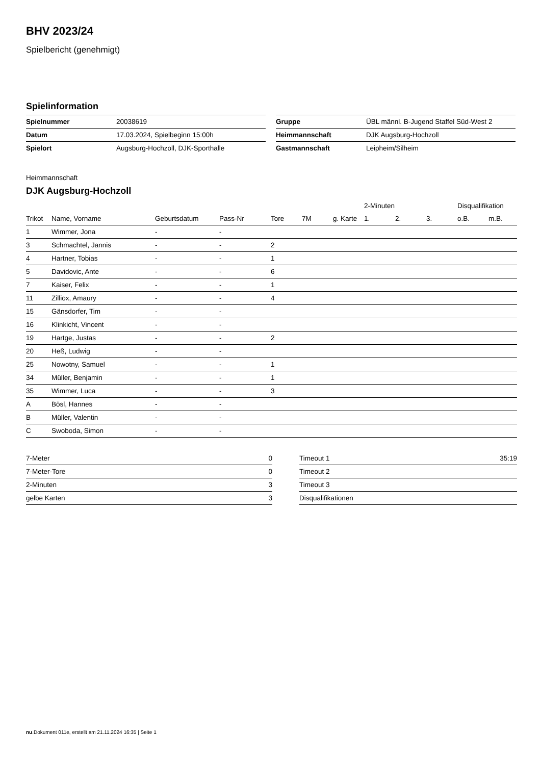BHV 2023/24
Spielbericht (genehmigt)
Spielinformation
| Spielnummer | 20038619 |
| Datum | 17.03.2024, Spielbeginn 15:00h |
| Spielort | Augsburg-Hochzoll, DJK-Sporthalle |
| Gruppe | ÜBL männl. B-Jugend Staffel Süd-West 2 |
| Heimmannschaft | DJK Augsburg-Hochzoll |
| Gastmannschaft | Leipheim/Silheim |
Heimmannschaft
DJK Augsburg-Hochzoll
| | | | | | | | 2-Minuten | | | Disqualifikation | |
| --- | --- | --- | --- | --- | --- | --- | --- | --- | --- | --- | --- |
| Trikot | Name, Vorname | Geburtsdatum | Pass-Nr | Tore | 7M | g. Karte | 1. | 2. | 3. | o.B. | m.B. |
| 1 | Wimmer, Jona | - | - | | | | | | | | |
| 3 | Schmachtel, Jannis | - | - | 2 | | | | | | | |
| 4 | Hartner, Tobias | - | - | 1 | | | | | | | |
| 5 | Davidovic, Ante | - | - | 6 | | | | | | | |
| 7 | Kaiser, Felix | - | - | 1 | | | | | | | |
| 11 | Zilliox, Amaury | - | - | 4 | | | | | | | |
| 15 | Gänsdorfer, Tim | - | - | | | | | | | | |
| 16 | Klinkicht, Vincent | - | - | | | | | | | | |
| 19 | Hartge, Justas | - | - | 2 | | | | | | | |
| 20 | Heß, Ludwig | - | - | | | | | | | | |
| 25 | Nowotny, Samuel | - | - | 1 | | | | | | | |
| 34 | Müller, Benjamin | - | - | 1 | | | | | | | |
| 35 | Wimmer, Luca | - | - | 3 | | | | | | | |
| A | Bösl, Hannes | - | - | | | | | | | | |
| B | Müller, Valentin | - | - | | | | | | | | |
| C | Swoboda, Simon | - | - | | | | | | | | |
| 7-Meter | 0 |
| 7-Meter-Tore | 0 |
| 2-Minuten | 3 |
| gelbe Karten | 3 |
| Timeout 1 | 35:19 |
| Timeout 2 | |
| Timeout 3 | |
| Disqualifikationen | |
nu.Dokument 011e, erstellt am 21.11.2024 16:35 | Seite 1